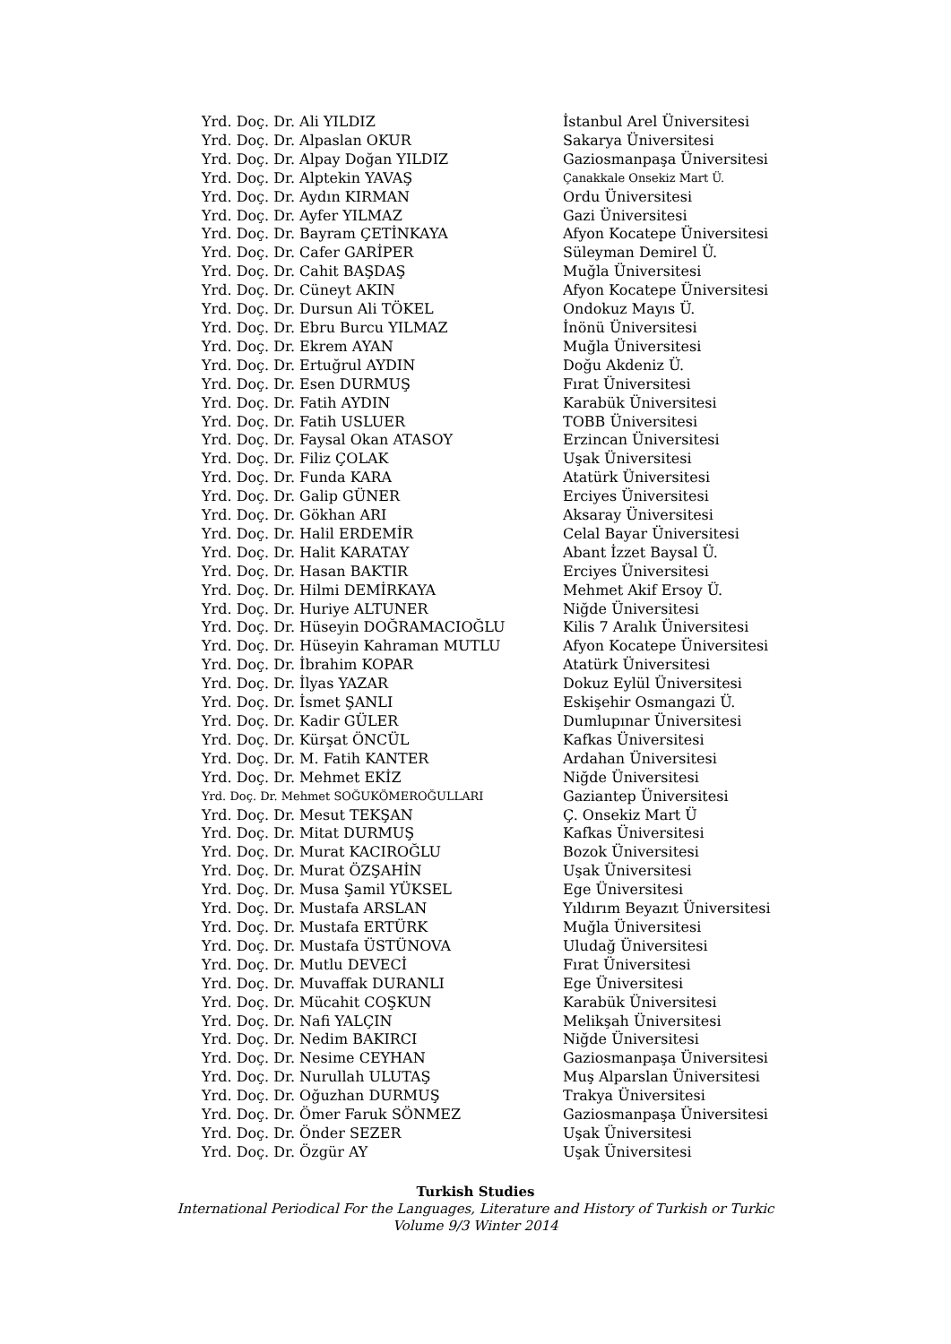| Yrd. Doç. Dr. Ali YILDIZ | İstanbul Arel Üniversitesi |
| Yrd. Doç. Dr. Alpaslan OKUR | Sakarya Üniversitesi |
| Yrd. Doç. Dr. Alpay Doğan YILDIZ | Gaziosmanpaşa Üniversitesi |
| Yrd. Doç. Dr. Alptekin YAVAŞ | Çanakkale Onsekiz Mart Ü. |
| Yrd. Doç. Dr. Aydın KIRMAN | Ordu Üniversitesi |
| Yrd. Doç. Dr. Ayfer YILMAZ | Gazi Üniversitesi |
| Yrd. Doç. Dr. Bayram ÇETİNKAYA | Afyon Kocatepe Üniversitesi |
| Yrd. Doç. Dr. Cafer GARİPER | Süleyman Demirel Ü. |
| Yrd. Doç. Dr. Cahit BAŞDAŞ | Muğla Üniversitesi |
| Yrd. Doç. Dr. Cüneyt AKIN | Afyon Kocatepe Üniversitesi |
| Yrd. Doç. Dr. Dursun Ali TÖKEL | Ondokuz Mayıs Ü. |
| Yrd. Doç. Dr. Ebru Burcu YILMAZ | İnönü Üniversitesi |
| Yrd. Doç. Dr. Ekrem AYAN | Muğla Üniversitesi |
| Yrd. Doç. Dr. Ertuğrul AYDIN | Doğu Akdeniz Ü. |
| Yrd. Doç. Dr. Esen DURMUŞ | Fırat Üniversitesi |
| Yrd. Doç. Dr. Fatih AYDIN | Karabük Üniversitesi |
| Yrd. Doç. Dr. Fatih USLUER | TOBB Üniversitesi |
| Yrd. Doç. Dr. Faysal Okan ATASOY | Erzincan Üniversitesi |
| Yrd. Doç. Dr. Filiz ÇOLAK | Uşak Üniversitesi |
| Yrd. Doç. Dr. Funda KARA | Atatürk Üniversitesi |
| Yrd. Doç. Dr. Galip GÜNER | Erciyes Üniversitesi |
| Yrd. Doç. Dr. Gökhan ARI | Aksaray Üniversitesi |
| Yrd. Doç. Dr. Halil ERDEMİR | Celal Bayar Üniversitesi |
| Yrd. Doç. Dr. Halit KARATAY | Abant İzzet Baysal Ü. |
| Yrd. Doç. Dr. Hasan BAKTIR | Erciyes Üniversitesi |
| Yrd. Doç. Dr. Hilmi DEMİRKAYA | Mehmet Akif Ersoy Ü. |
| Yrd. Doç. Dr. Huriye ALTUNER | Niğde Üniversitesi |
| Yrd. Doç. Dr. Hüseyin DOĞRAMACIOĞLU | Kilis 7 Aralık Üniversitesi |
| Yrd. Doç. Dr. Hüseyin Kahraman MUTLU | Afyon Kocatepe Üniversitesi |
| Yrd. Doç. Dr. İbrahim KOPAR | Atatürk Üniversitesi |
| Yrd. Doç. Dr. İlyas YAZAR | Dokuz Eylül Üniversitesi |
| Yrd. Doç. Dr. İsmet ŞANLI | Eskişehir Osmangazi Ü. |
| Yrd. Doç. Dr. Kadir GÜLER | Dumlupınar Üniversitesi |
| Yrd. Doç. Dr. Kürşat ÖNCÜL | Kafkas Üniversitesi |
| Yrd. Doç. Dr. M. Fatih KANTER | Ardahan Üniversitesi |
| Yrd. Doç. Dr. Mehmet EKİZ | Niğde Üniversitesi |
| Yrd. Doç. Dr. Mehmet SOĞUKÖMEROĞULLARI | Gaziantep Üniversitesi |
| Yrd. Doç. Dr. Mesut TEKŞAN | Ç. Onsekiz Mart Ü |
| Yrd. Doç. Dr. Mitat DURMUŞ | Kafkas Üniversitesi |
| Yrd. Doç. Dr. Murat KACIROĞLU | Bozok Üniversitesi |
| Yrd. Doç. Dr. Murat ÖZŞAHİN | Uşak Üniversitesi |
| Yrd. Doç. Dr. Musa Şamil YÜKSEL | Ege Üniversitesi |
| Yrd. Doç. Dr. Mustafa ARSLAN | Yıldırım Beyazıt Üniversitesi |
| Yrd. Doç. Dr. Mustafa ERTÜRK | Muğla Üniversitesi |
| Yrd. Doç. Dr. Mustafa ÜSTÜNOVA | Uludağ Üniversitesi |
| Yrd. Doç. Dr. Mutlu DEVECİ | Fırat Üniversitesi |
| Yrd. Doç. Dr. Muvaffak DURANLI | Ege Üniversitesi |
| Yrd. Doç. Dr. Mücahit COŞKUN | Karabük Üniversitesi |
| Yrd. Doç. Dr. Nafi YALÇIN | Melikşah Üniversitesi |
| Yrd. Doç. Dr. Nedim BAKIRCI | Niğde Üniversitesi |
| Yrd. Doç. Dr. Nesime CEYHAN | Gaziosmanpaşa Üniversitesi |
| Yrd. Doç. Dr. Nurullah ULUTAŞ | Muş Alparslan Üniversitesi |
| Yrd. Doç. Dr. Oğuzhan DURMUŞ | Trakya Üniversitesi |
| Yrd. Doç. Dr. Ömer Faruk SÖNMEZ | Gaziosmanpaşa Üniversitesi |
| Yrd. Doç. Dr. Önder SEZER | Uşak Üniversitesi |
| Yrd. Doç. Dr. Özgür AY | Uşak Üniversitesi |
Turkish Studies
International Periodical For the Languages, Literature and History of Turkish or Turkic
Volume 9/3 Winter 2014